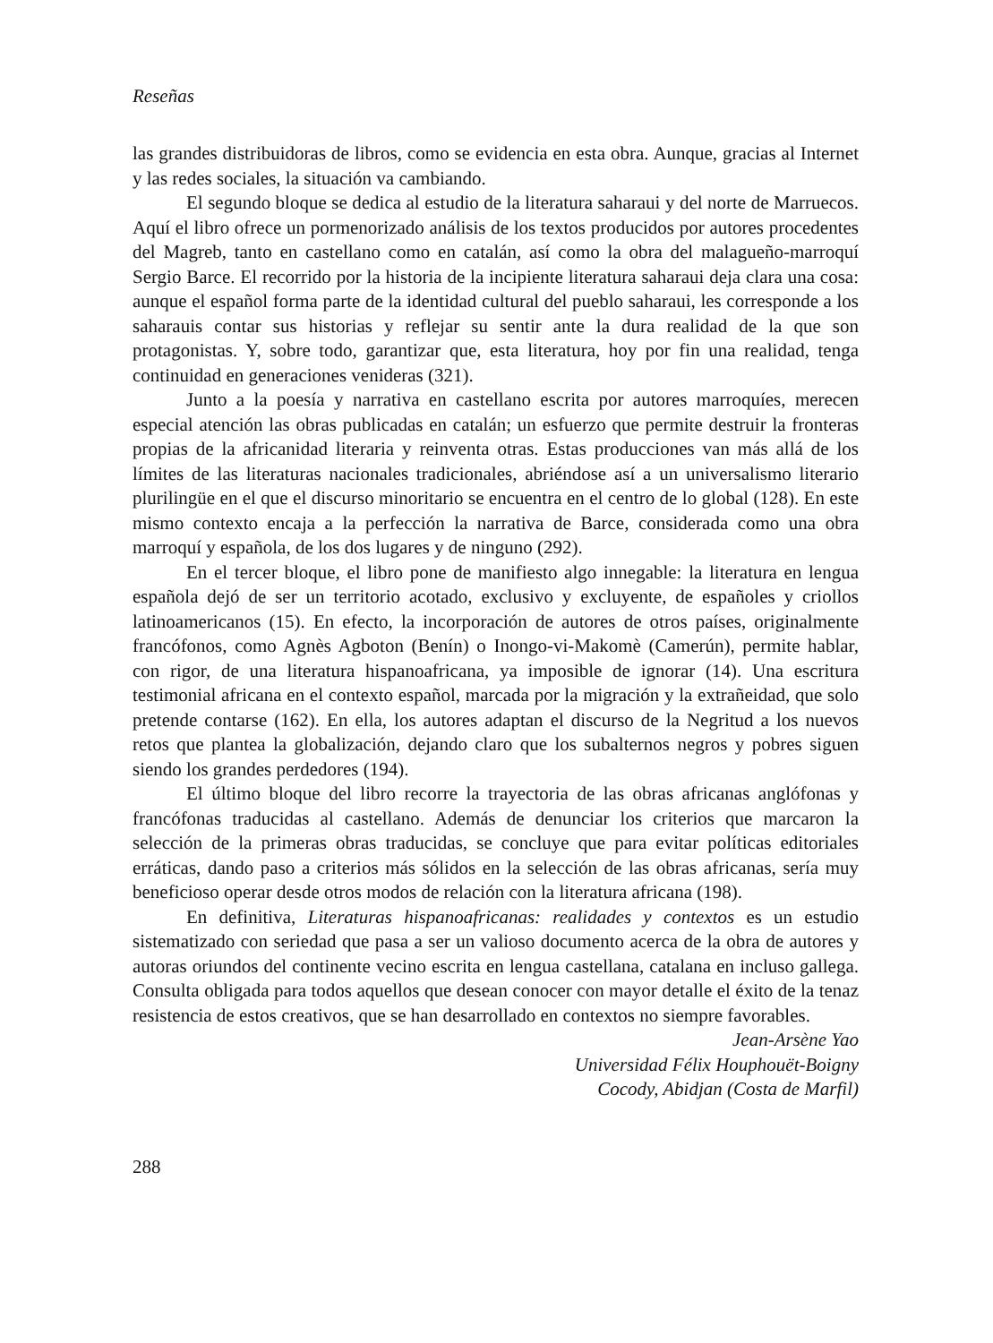Reseñas
las grandes distribuidoras de libros, como se evidencia en esta obra. Aunque, gracias al Internet y las redes sociales, la situación va cambiando.
El segundo bloque se dedica al estudio de la literatura saharaui y del norte de Marruecos. Aquí el libro ofrece un pormenorizado análisis de los textos producidos por autores procedentes del Magreb, tanto en castellano como en catalán, así como la obra del malagueño-marroquí Sergio Barce. El recorrido por la historia de la incipiente literatura saharaui deja clara una cosa: aunque el español forma parte de la identidad cultural del pueblo saharaui, les corresponde a los saharauis contar sus historias y reflejar su sentir ante la dura realidad de la que son protagonistas. Y, sobre todo, garantizar que, esta literatura, hoy por fin una realidad, tenga continuidad en generaciones venideras (321).
Junto a la poesía y narrativa en castellano escrita por autores marroquíes, merecen especial atención las obras publicadas en catalán; un esfuerzo que permite destruir la fronteras propias de la africanidad literaria y reinventa otras. Estas producciones van más allá de los límites de las literaturas nacionales tradicionales, abriéndose así a un universalismo literario plurilingüe en el que el discurso minoritario se encuentra en el centro de lo global (128). En este mismo contexto encaja a la perfección la narrativa de Barce, considerada como una obra marroquí y española, de los dos lugares y de ninguno (292).
En el tercer bloque, el libro pone de manifiesto algo innegable: la literatura en lengua española dejó de ser un territorio acotado, exclusivo y excluyente, de españoles y criollos latinoamericanos (15). En efecto, la incorporación de autores de otros países, originalmente francófonos, como Agnès Agboton (Benín) o Inongo-vi-Makomè (Camerún), permite hablar, con rigor, de una literatura hispanoafricana, ya imposible de ignorar (14). Una escritura testimonial africana en el contexto español, marcada por la migración y la extrañeidad, que solo pretende contarse (162). En ella, los autores adaptan el discurso de la Negritud a los nuevos retos que plantea la globalización, dejando claro que los subalternos negros y pobres siguen siendo los grandes perdedores (194).
El último bloque del libro recorre la trayectoria de las obras africanas anglófonas y francófonas traducidas al castellano. Además de denunciar los criterios que marcaron la selección de la primeras obras traducidas, se concluye que para evitar políticas editoriales erráticas, dando paso a criterios más sólidos en la selección de las obras africanas, sería muy beneficioso operar desde otros modos de relación con la literatura africana (198).
En definitiva, Literaturas hispanoafricanas: realidades y contextos es un estudio sistematizado con seriedad que pasa a ser un valioso documento acerca de la obra de autores y autoras oriundos del continente vecino escrita en lengua castellana, catalana en incluso gallega. Consulta obligada para todos aquellos que desean conocer con mayor detalle el éxito de la tenaz resistencia de estos creativos, que se han desarrollado en contextos no siempre favorables.
Jean-Arsène Yao
Universidad Félix Houphouët-Boigny
Cocody, Abidjan (Costa de Marfil)
288